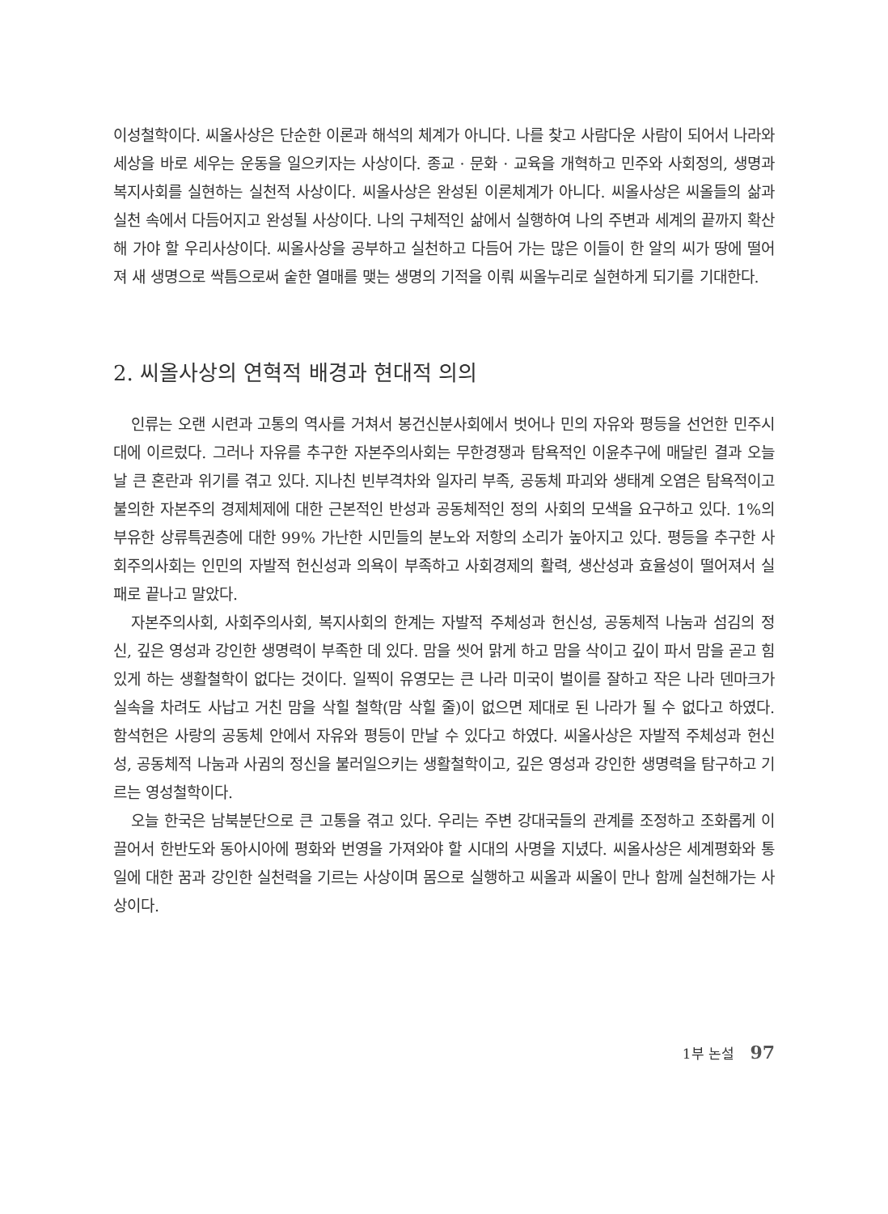이성철학이다. 씨올사상은 단순한 이론과 해석의 체계가 아니다. 나를 찾고 사람다운 사람이 되어서 나라와 세상을 바로 세우는 운동을 일으키자는 사상이다. 종교 · 문화 · 교육을 개혁하고 민주와 사회정의, 생명과 복지사회를 실현하는 실천적 사상이다. 씨올사상은 완성된 이론체계가 아니다. 씨올사상은 씨올들의 삶과 실천 속에서 다듬어지고 완성될 사상이다. 나의 구체적인 삶에서 실행하여 나의 주변과 세계의 끝까지 확산해 가야 할 우리사상이다. 씨올사상을 공부하고 실천하고 다듬어 가는 많은 이들이 한 알의 씨가 땅에 떨어져 새 생명으로 싹틈으로써 숱한 열매를 맺는 생명의 기적을 이뤄 씨올누리로 실현하게 되기를 기대한다.
2. 씨올사상의 연혁적 배경과 현대적 의의
인류는 오랜 시련과 고통의 역사를 거쳐서 봉건신분사회에서 벗어나 민의 자유와 평등을 선언한 민주시대에 이르렀다. 그러나 자유를 추구한 자본주의사회는 무한경쟁과 탐욕적인 이윤추구에 매달린 결과 오늘날 큰 혼란과 위기를 겪고 있다. 지나친 빈부격차와 일자리 부족, 공동체 파괴와 생태계 오염은 탐욕적이고 불의한 자본주의 경제체제에 대한 근본적인 반성과 공동체적인 정의 사회의 모색을 요구하고 있다. 1%의 부유한 상류특권층에 대한 99% 가난한 시민들의 분노와 저항의 소리가 높아지고 있다. 평등을 추구한 사회주의사회는 인민의 자발적 헌신성과 의욕이 부족하고 사회경제의 활력, 생산성과 효율성이 떨어져서 실패로 끝나고 말았다.
자본주의사회, 사회주의사회, 복지사회의 한계는 자발적 주체성과 헌신성, 공동체적 나눔과 섬김의 정신, 깊은 영성과 강인한 생명력이 부족한 데 있다. 맘을 씻어 맑게 하고 맘을 삭이고 깊이 파서 맘을 곧고 힘 있게 하는 생활철학이 없다는 것이다. 일찍이 유영모는 큰 나라 미국이 벌이를 잘하고 작은 나라 덴마크가 실속을 차려도 사납고 거친 맘을 삭힐 철학(맘 삭힐 줄)이 없으면 제대로 된 나라가 될 수 없다고 하였다. 함석헌은 사랑의 공동체 안에서 자유와 평등이 만날 수 있다고 하였다. 씨올사상은 자발적 주체성과 헌신성, 공동체적 나눔과 사귐의 정신을 불러일으키는 생활철학이고, 깊은 영성과 강인한 생명력을 탐구하고 기르는 영성철학이다.
오늘 한국은 남북분단으로 큰 고통을 겪고 있다. 우리는 주변 강대국들의 관계를 조정하고 조화롭게 이끌어서 한반도와 동아시아에 평화와 번영을 가져와야 할 시대의 사명을 지녔다. 씨올사상은 세계평화와 통일에 대한 꿈과 강인한 실천력을 기르는 사상이며 몸으로 실행하고 씨올과 씨올이 만나 함께 실천해가는 사상이다.
1부 논설 97